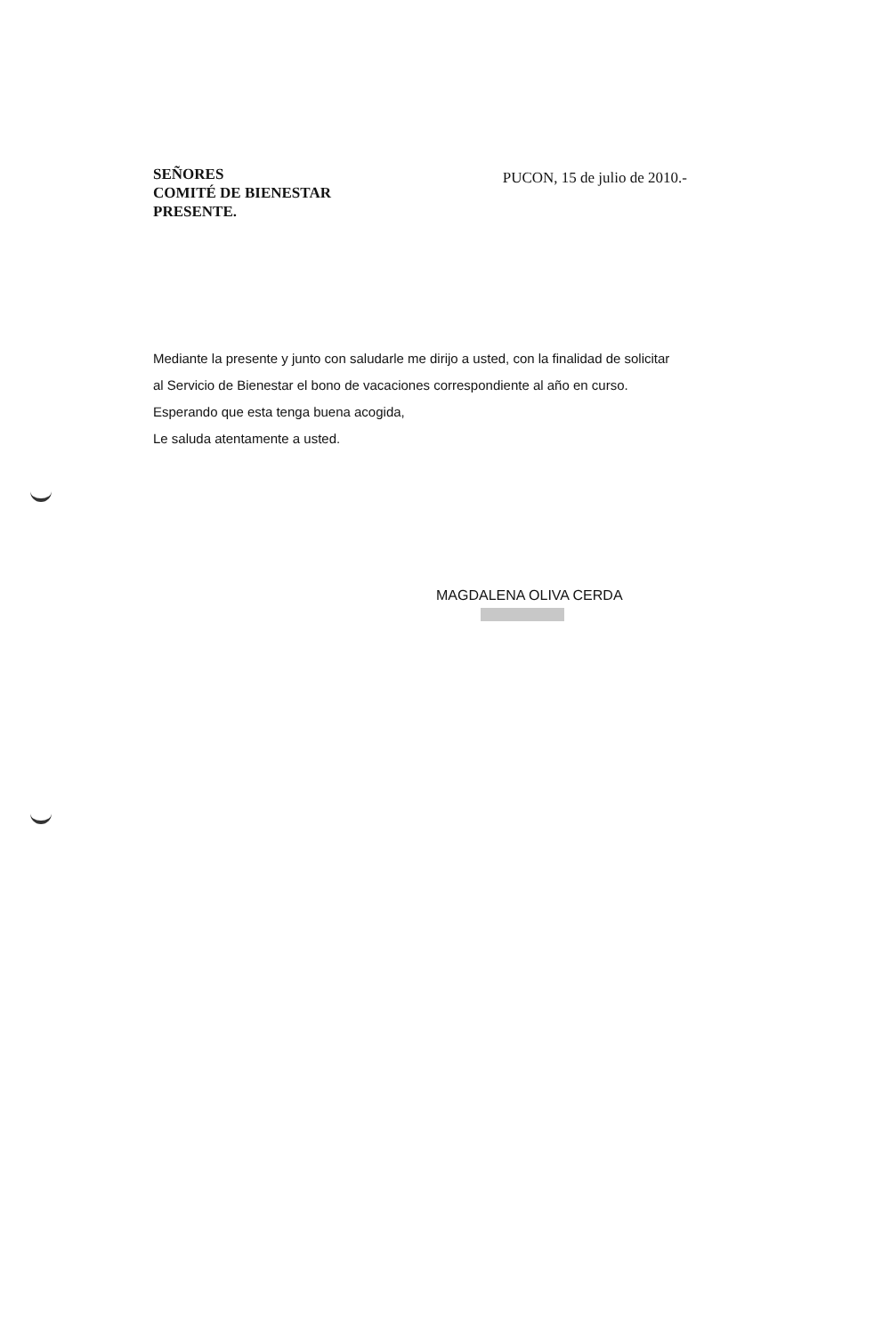SEÑORES
COMITÉ DE BIENESTAR
PRESENTE.
PUCON, 15 de julio de 2010.-
Mediante la presente y junto con saludarle me dirijo a usted, con la finalidad de solicitar
al Servicio de Bienestar el bono de vacaciones correspondiente al año en curso.
Esperando que esta tenga buena acogida,
Le saluda atentamente a usted.
MAGDALENA OLIVA CERDA